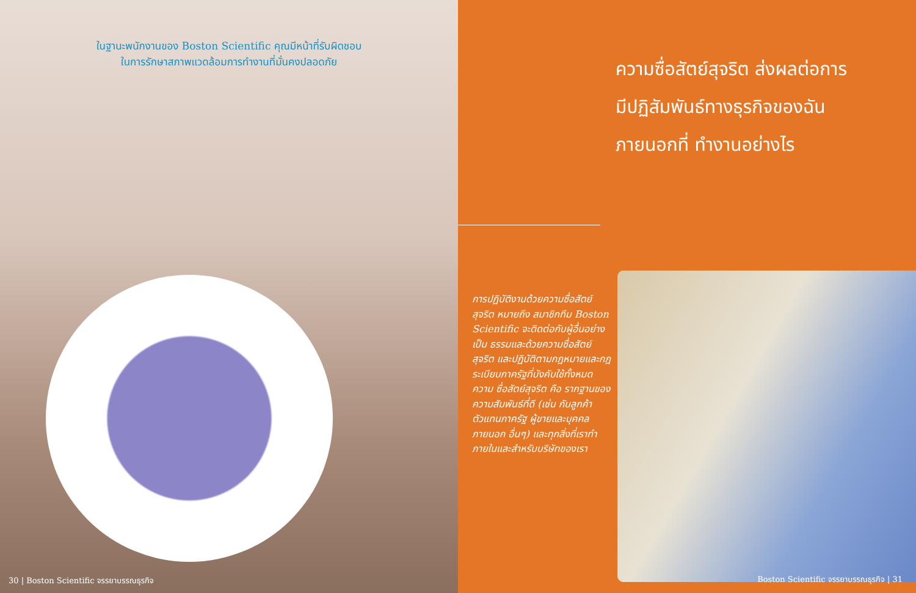ในฐานะพนักงานของ Boston Scientific คุณมีหน้าที่รับผิดชอบ
ในการรักษาสภาพแวดล้อมการทำงานที่มั่นคงปลอดภัย
30 | Boston Scientific จรรยาบรรณธุรกิจ
ความซื่อสัตย์สุจริต ส่งผลต่อการ
มีปฏิสัมพันธ์ทางธุรกิจของฉัน
ภายนอกที่ ทำงานอย่างไร
การปฏิบัติงานด้วยความซื่อสัตย์สุจริต หมายถึง สมาชิกทีม Boston Scientific จะติดต่อกับผู้อื่นอย่างเป็น ธรรมและด้วยความซื่อสัตย์สุจริต และปฏิบัติตามกฎหมายและกฎระเบียบภาครัฐที่บังคับใช้ทั้งหมด ความ ซื่อสัตย์สุจริต คือ รากฐานของความสัมพันธ์ที่ดี (เช่น กับลูกค้า ตัวแทนภาครัฐ ผู้ขายและบุคคลภายนอก อื่นๆ) และทุกสิ่งที่เราทำภายในและสำหรับบริษัทของเรา
Boston Scientific จรรยาบรรณธุรกิจ | 31